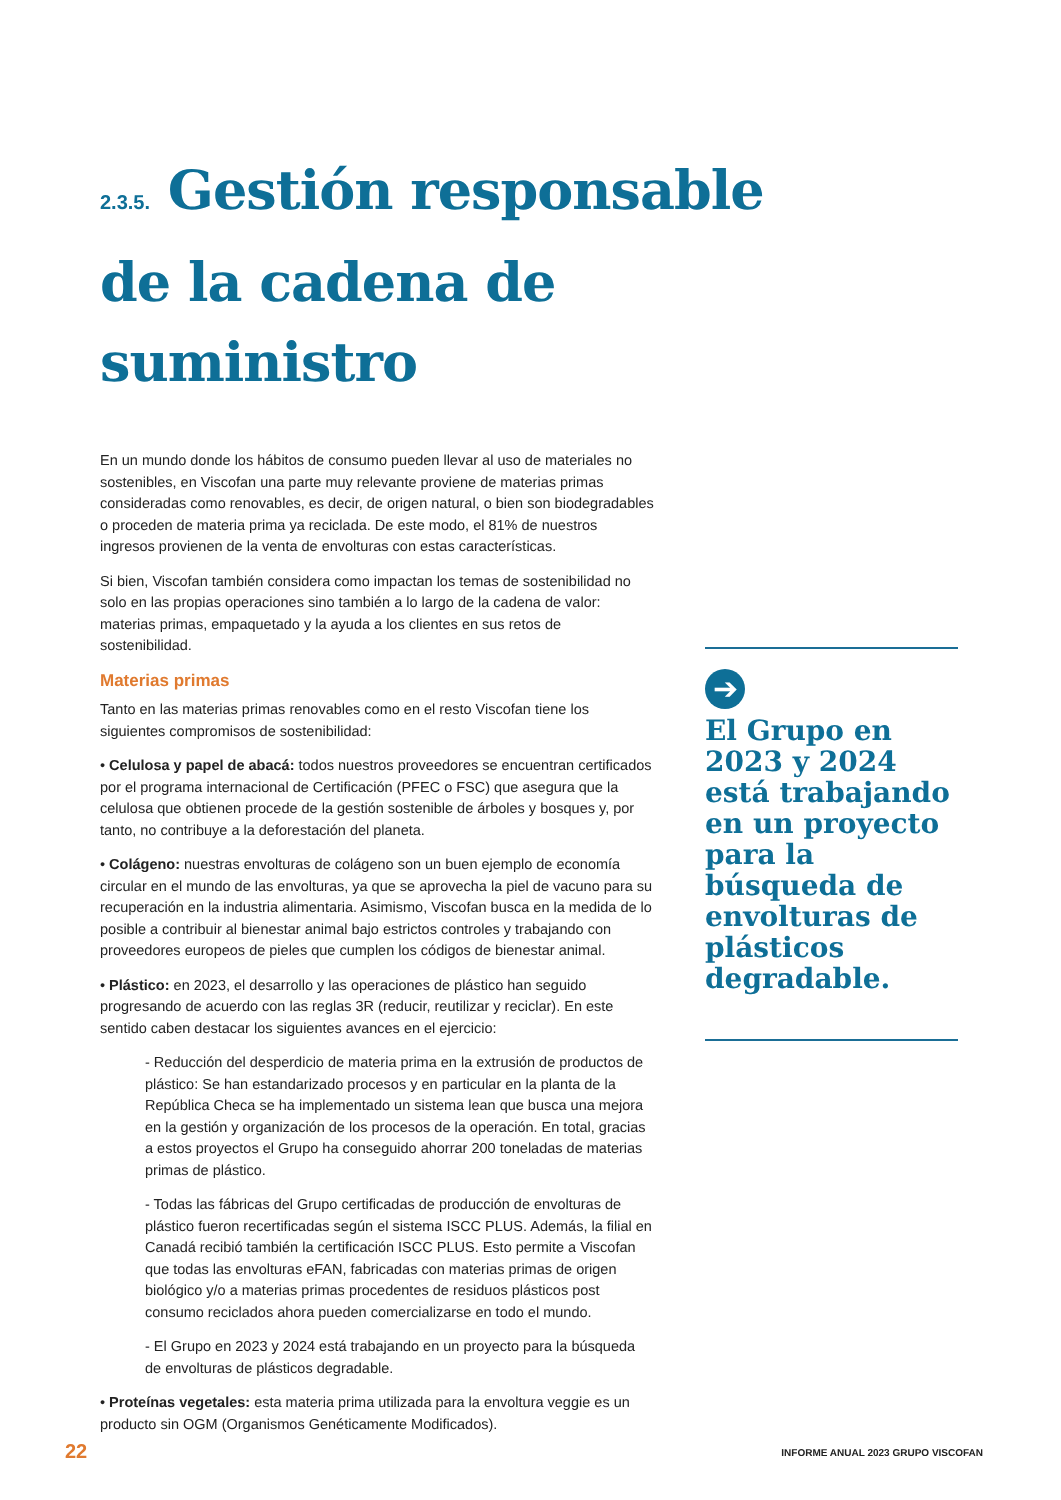2.3.5. Gestión responsable de la cadena de suministro
En un mundo donde los hábitos de consumo pueden llevar al uso de materiales no sostenibles, en Viscofan una parte muy relevante proviene de materias primas consideradas como renovables, es decir, de origen natural, o bien son biodegradables o proceden de materia prima ya reciclada. De este modo, el 81% de nuestros ingresos provienen de la venta de envolturas con estas características.
Si bien, Viscofan también considera como impactan los temas de sostenibilidad no solo en las propias operaciones sino también a lo largo de la cadena de valor: materias primas, empaquetado y la ayuda a los clientes en sus retos de sostenibilidad.
Materias primas
Tanto en las materias primas renovables como en el resto Viscofan tiene los siguientes compromisos de sostenibilidad:
• Celulosa y papel de abacá: todos nuestros proveedores se encuentran certificados por el programa internacional de Certificación (PFEC o FSC) que asegura que la celulosa que obtienen procede de la gestión sostenible de árboles y bosques y, por tanto, no contribuye a la deforestación del planeta.
• Colágeno: nuestras envolturas de colágeno son un buen ejemplo de economía circular en el mundo de las envolturas, ya que se aprovecha la piel de vacuno para su recuperación en la industria alimentaria. Asimismo, Viscofan busca en la medida de lo posible a contribuir al bienestar animal bajo estrictos controles y trabajando con proveedores europeos de pieles que cumplen los códigos de bienestar animal.
• Plástico: en 2023, el desarrollo y las operaciones de plástico han seguido progresando de acuerdo con las reglas 3R (reducir, reutilizar y reciclar). En este sentido caben destacar los siguientes avances en el ejercicio:
- Reducción del desperdicio de materia prima en la extrusión de productos de plástico: Se han estandarizado procesos y en particular en la planta de la República Checa se ha implementado un sistema lean que busca una mejora en la gestión y organización de los procesos de la operación. En total, gracias a estos proyectos el Grupo ha conseguido ahorrar 200 toneladas de materias primas de plástico.
- Todas las fábricas del Grupo certificadas de producción de envolturas de plástico fueron recertificadas según el sistema ISCC PLUS. Además, la filial en Canadá recibió también la certificación ISCC PLUS. Esto permite a Viscofan que todas las envolturas eFAN, fabricadas con materias primas de origen biológico y/o a materias primas procedentes de residuos plásticos post consumo reciclados ahora pueden comercializarse en todo el mundo.
- El Grupo en 2023 y 2024 está trabajando en un proyecto para la búsqueda de envolturas de plásticos degradable.
• Proteínas vegetales: esta materia prima utilizada para la envoltura veggie es un producto sin OGM (Organismos Genéticamente Modificados).
➔
El Grupo en 2023 y 2024 está trabajando en un proyecto para la búsqueda de envolturas de plásticos degradable.
22
INFORME ANUAL 2023 GRUPO VISCOFAN